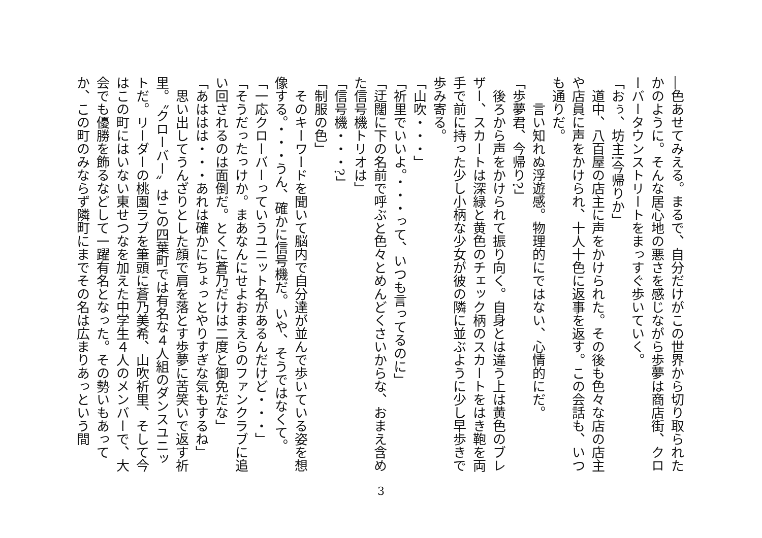―色あせてみえる。まるで、自分だけがこの世界から切り取られたかのように。そんな居心地の悪さを感じながら歩夢は商店街、クローバータウンストリートをまっすぐ歩いていく。
「おぅ、坊主!今帰りか」
　道中、八百屋の店主に声をかけられた。その後も色々な店の店主や店員に声をかけられ、十人十色に返事を返す。この会話も、いつも通りだ。
　　言い知れぬ浮遊感。物理的にではない、心情的にだ。
「歩夢君、今帰り?」
　後ろから声をかけられて振り向く。自身とは違う上は黄色のブレザー、スカートは深緑と黄色のチェック柄のスカートをはき鞄を両手で前に持った少し小柄な少女が彼の隣に並ぶように少し早歩きで歩み寄る。
「山吹・・・」
「祈里でいいよ。・・・って、いつも言ってるのに」
「迂闊に下の名前で呼ぶと色々とめんどくさいからな、おまえ含めた信号機トリオは」
「信号機・・・?」
「制服の色」
　そのキーワードを聞いて脳内で自分達が並んで歩いている姿を想像する。・・・うん、確かに信号機だ。いや、そうではなくて。
「一応クローバーっていうユニット名があるんだけど・・・」
「そうだったっけか。まあなんにせよおまえらのファンクラブに追い回されるのは面倒だ。とくに蒼乃だけは二度と御免だな」
「あははは・・・あれは確かにちょっとやりすぎな気もするね」
　思い出してうんざりとした顔で肩を落とす歩夢に苦笑いで返す祈里。〝クローバー〟はこの四葉町では有名な４人組のダンスユニットだ。リーダーの桃園ラブを筆頭に蒼乃美希、山吹祈里、そして今はこの町にはいない東せつなを加えた中学生４人のメンバーで、大会でも優勝を飾るなどして一躍有名となった。その勢いもあってか、この町のみならず隣町にまでその名は広まりあっという間
3